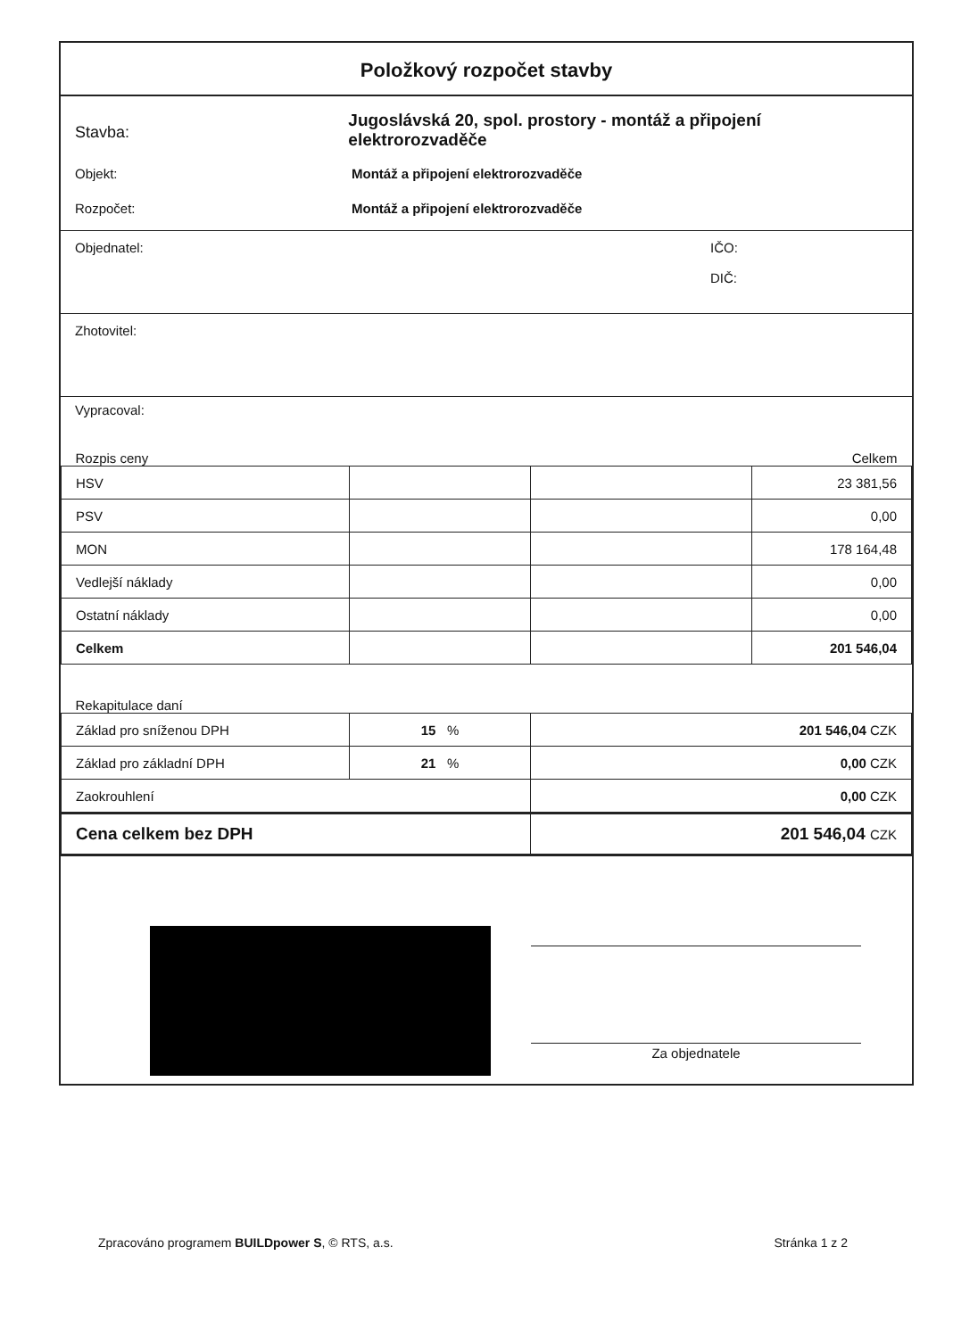Položkový rozpočet stavby
Stavba:
Jugoslávská 20, spol. prostory - montáž a připojení elektrorozvaděče
Objekt: Montáž a připojení elektrorozvaděče
Rozpočet: Montáž a připojení elektrorozvaděče
Objednatel: IČO:
DIČ:
Zhotovitel:
Vypracoval:
| Rozpis ceny | | | Celkem |
| HSV | | | 23 381,56 |
| PSV | | | 0,00 |
| MON | | | 178 164,48 |
| Vedlejší náklady | | | 0,00 |
| Ostatní náklady | | | 0,00 |
| Celkem | | | 201 546,04 |
| Rekapitulace daní | | | |
| Základ pro sníženou DPH | 15 % | 201 546,04 CZK | |
| Základ pro základní DPH | 21 % | 0,00 CZK | |
| Zaokrouhlení | | 0,00 CZK | |
| Cena celkem bez DPH | | 201 546,04 CZK | |
Za objednatele
Zpracováno programem BUILDpower S, © RTS, a.s.
Stránka 1 z 2